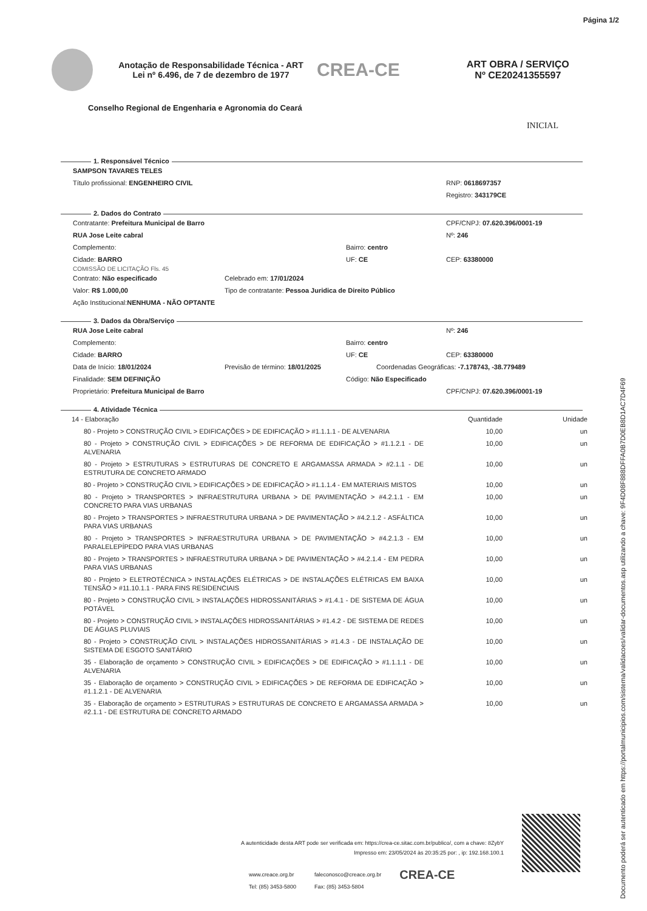Página 1/2
Anotação de Responsabilidade Técnica - ART
Lei nº 6.496, de 7 de dezembro de 1977
CREA-CE
ART OBRA / SERVIÇO
Nº CE20241355597
Conselho Regional de Engenharia e Agronomia do Ceará
INICIAL
1. Responsável Técnico
SAMPSON TAVARES TELES
Título profissional: ENGENHEIRO CIVIL RNP: 0618697357
Registro: 343179CE
2. Dados do Contrato
Contratante: Prefeitura Municipal de Barro CPF/CNPJ: 07.620.396/0001-19
RUA Jose Leite cabral Nº: 246
Complemento: Bairro: centro
Cidade: BARRO UF: CE CEP: 63380000
COMISSÃO DE LICITAÇÃO Fls. 45
Contrato: Não especificado Celebrado em: 17/01/2024
Valor: R$ 1.000,00 Tipo de contratante: Pessoa Juridica de Direito Público
Ação Institucional: NENHUMA - NÃO OPTANTE
3. Dados da Obra/Serviço
RUA Jose Leite cabral Nº: 246
Complemento: Bairro: centro
Cidade: BARRO UF: CE CEP: 63380000
Data de Início: 18/01/2024 Previsão de término: 18/01/2025 Coordenadas Geográficas: -7.178743, -38.779489
Finalidade: SEM DEFINIÇÃO Código: Não Especificado
Proprietário: Prefeitura Municipal de Barro CPF/CNPJ: 07.620.396/0001-19
4. Atividade Técnica
| 14 - Elaboração | Quantidade | Unidade |
| 80 - Projeto > CONSTRUÇÃO CIVIL > EDIFICAÇÕES > DE EDIFICAÇÃO > #1.1.1.1 - DE ALVENARIA | 10,00 | un |
| 80 - Projeto > CONSTRUÇÃO CIVIL > EDIFICAÇÕES > DE REFORMA DE EDIFICAÇÃO > #1.1.2.1 - DE ALVENARIA | 10,00 | un |
| 80 - Projeto > ESTRUTURAS > ESTRUTURAS DE CONCRETO E ARGAMASSA ARMADA > #2.1.1 - DE ESTRUTURA DE CONCRETO ARMADO | 10,00 | un |
| 80 - Projeto > CONSTRUÇÃO CIVIL > EDIFICAÇÕES > DE EDIFICAÇÃO > #1.1.1.4 - EM MATERIAIS MISTOS | 10,00 | un |
| 80 - Projeto > TRANSPORTES > INFRAESTRUTURA URBANA > DE PAVIMENTAÇÃO > #4.2.1.1 - EM CONCRETO PARA VIAS URBANAS | 10,00 | un |
| 80 - Projeto > TRANSPORTES > INFRAESTRUTURA URBANA > DE PAVIMENTAÇÃO > #4.2.1.2 - ASFÁLTICA PARA VIAS URBANAS | 10,00 | un |
| 80 - Projeto > TRANSPORTES > INFRAESTRUTURA URBANA > DE PAVIMENTAÇÃO > #4.2.1.3 - EM PARALELEPÍPEDO PARA VIAS URBANAS | 10,00 | un |
| 80 - Projeto > TRANSPORTES > INFRAESTRUTURA URBANA > DE PAVIMENTAÇÃO > #4.2.1.4 - EM PEDRA PARA VIAS URBANAS | 10,00 | un |
| 80 - Projeto > ELETROTÉCNICA > INSTALAÇÕES ELÉTRICAS > DE INSTALAÇÕES ELÉTRICAS EM BAIXA TENSÃO > #11.10.1.1 - PARA FINS RESIDENCIAIS | 10,00 | un |
| 80 - Projeto > CONSTRUÇÃO CIVIL > INSTALAÇÕES HIDROSSANITÁRIAS > #1.4.1 - DE SISTEMA DE ÁGUA POTÁVEL | 10,00 | un |
| 80 - Projeto > CONSTRUÇÃO CIVIL > INSTALAÇÕES HIDROSSANITÁRIAS > #1.4.2 - DE SISTEMA DE REDES DE ÁGUAS PLUVIAIS | 10,00 | un |
| 80 - Projeto > CONSTRUÇÃO CIVIL > INSTALAÇÕES HIDROSSANITÁRIAS > #1.4.3 - DE INSTALAÇÃO DE SISTEMA DE ESGOTO SANITÁRIO | 10,00 | un |
| 35 - Elaboração de orçamento > CONSTRUÇÃO CIVIL > EDIFICAÇÕES > DE EDIFICAÇÃO > #1.1.1.1 - DE ALVENARIA | 10,00 | un |
| 35 - Elaboração de orçamento > CONSTRUÇÃO CIVIL > EDIFICAÇÕES > DE REFORMA DE EDIFICAÇÃO > #1.1.2.1 - DE ALVENARIA | 10,00 | un |
| 35 - Elaboração de orçamento > ESTRUTURAS > ESTRUTURAS DE CONCRETO E ARGAMASSA ARMADA > #2.1.1 - DE ESTRUTURA DE CONCRETO ARMADO | 10,00 | un |
A autenticidade desta ART pode ser verificada em: https://crea-ce.sitac.com.br/publico/, com a chave: 8ZybY
Impresso em: 23/05/2024 às 20:35:25 por: , ip: 192.168.100.1
www.creace.org.br
Tel: (85) 3453-5800
faleconosco@creace.org.br
Fax: (85) 3453-5804
CREA-CE
Documento poderá ser autenticado em https://portalmunicipios.com/sistema/validacoes/validar-documentos.asp utilizando a chave: 9F4D08F888DFFA0B7D0EB8D1AC7D4F69